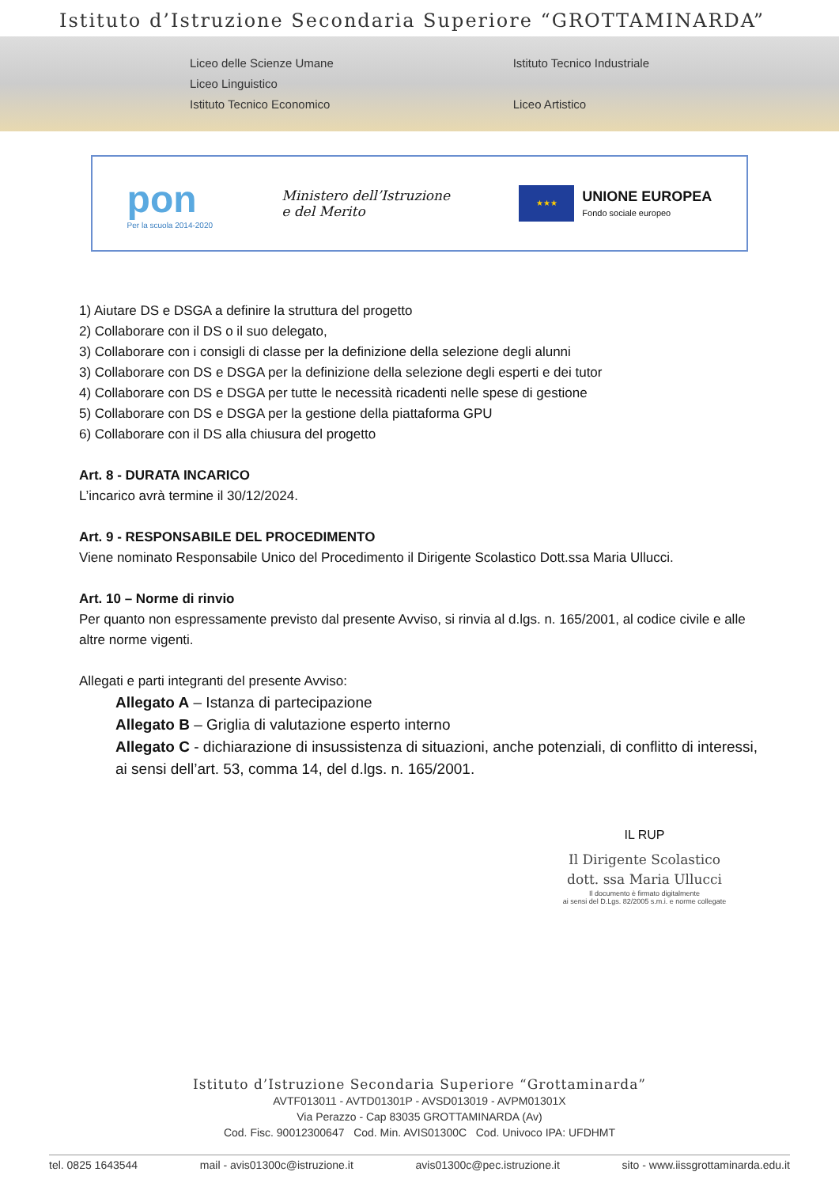Istituto d’Istruzione Secondaria Superiore “GROTTAMINARDA”
Liceo delle Scienze Umane
Liceo Linguistico
Istituto Tecnico Economico
Istituto Tecnico Industriale
Liceo Artistico
pon
Per la scuola 2014-2020
Ministero dell’Istruzione
e del Merito
★★★
UNIONE EUROPEA
Fondo sociale europeo
1) Aiutare DS e DSGA a definire la struttura del progetto
2) Collaborare con il DS o il suo delegato,
3) Collaborare con i consigli di classe per la definizione della selezione degli alunni
3) Collaborare con DS e DSGA per la definizione della selezione degli esperti e dei tutor
4) Collaborare con DS e DSGA per tutte le necessità ricadenti nelle spese di gestione
5) Collaborare con DS e DSGA per la gestione della piattaforma GPU
6) Collaborare con il DS alla chiusura del progetto
Art. 8 - DURATA INCARICO
L’incarico avrà termine il 30/12/2024.
Art. 9 - RESPONSABILE DEL PROCEDIMENTO
Viene nominato Responsabile Unico del Procedimento il Dirigente Scolastico Dott.ssa Maria Ullucci.
Art. 10 – Norme di rinvio
Per quanto non espressamente previsto dal presente Avviso, si rinvia al d.lgs. n. 165/2001, al codice civile e alle altre norme vigenti.
Allegati e parti integranti del presente Avviso:
Allegato A – Istanza di partecipazione
Allegato B – Griglia di valutazione esperto interno
Allegato C - dichiarazione di insussistenza di situazioni, anche potenziali, di conflitto di interessi, ai sensi dell’art. 53, comma 14, del d.lgs. n. 165/2001.
IL RUP
Il Dirigente Scolastico
dott. ssa Maria Ullucci
Il documento è firmato digitalmente
ai sensi del D.Lgs. 82/2005 s.m.i. e norme collegate
Istituto d’Istruzione Secondaria Superiore “Grottaminarda”
AVTF013011 - AVTD01301P - AVSD013019 - AVPM01301X
Via Perazzo - Cap 83035 GROTTAMINARDA (Av)
Cod. Fisc. 90012300647 Cod. Min. AVIS01300C Cod. Univoco IPA: UFDHMT
tel. 0825 1643544 mail - avis01300c@istruzione.it avis01300c@pec.istruzione.it sito - www.iissgrottaminarda.edu.it